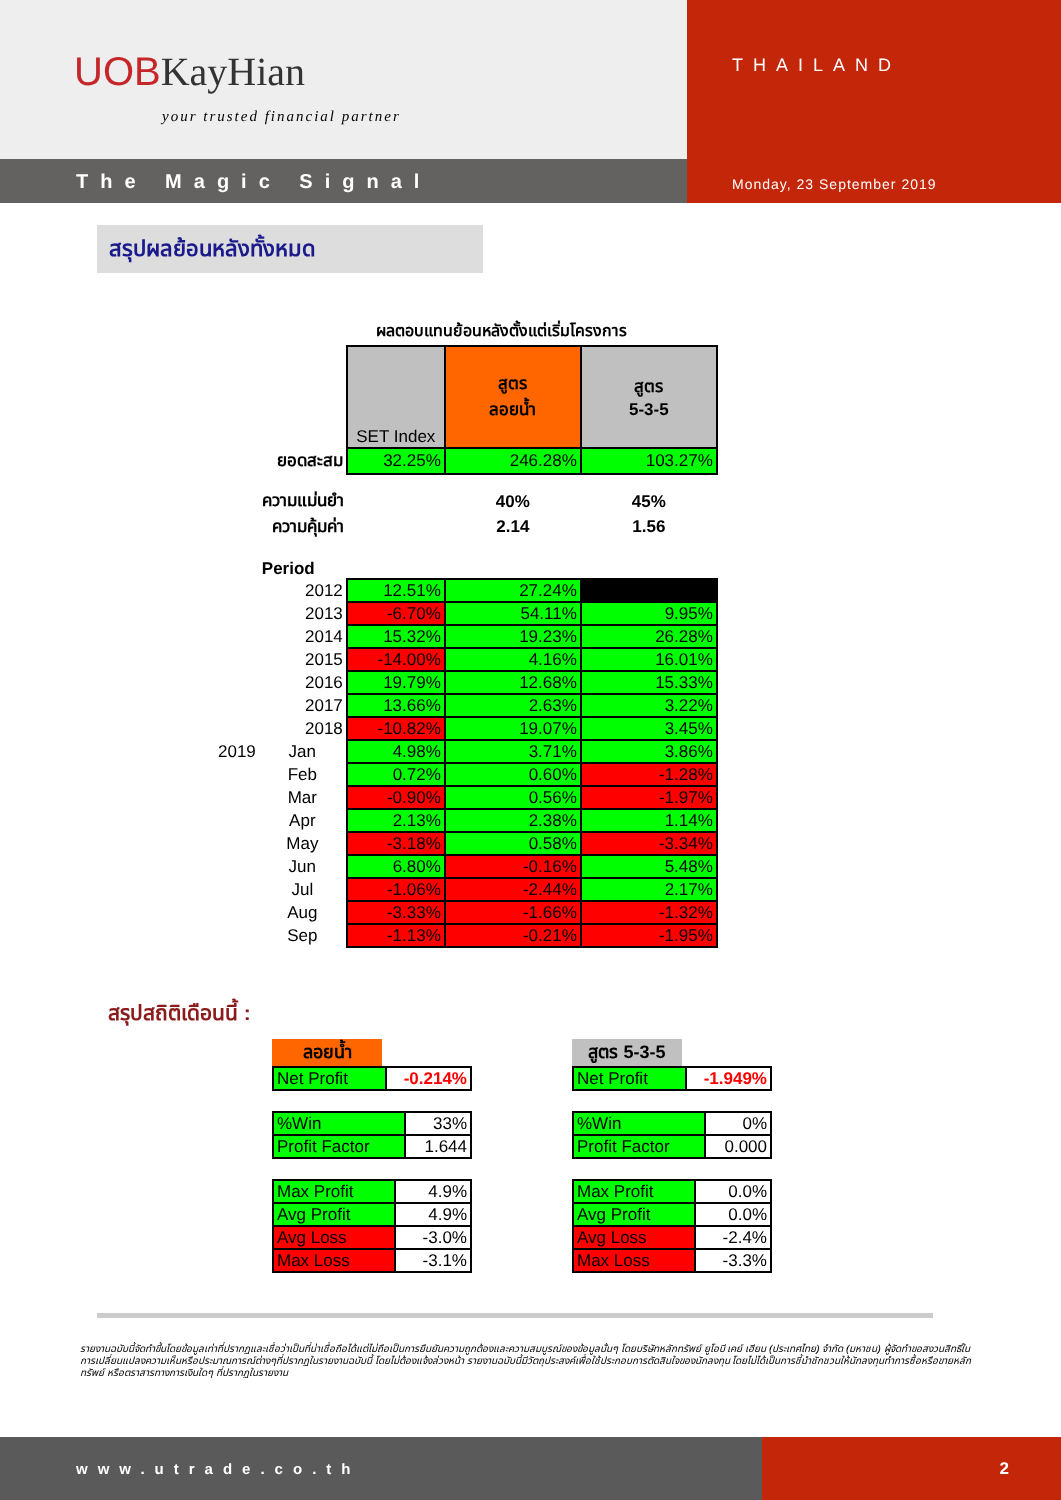UOBKayHian
your trusted financial partner
The Magic Signal
THAILAND
Monday, 23 September 2019
สรุปผลย้อนหลังทั้งหมด
ผลตอบแทนย้อนหลังตั้งแต่เริ่มโครงการ
| | | SET Index | สูตร ลอยน้ำ | สูตร 5-3-5 |
| | ยอดสะสม | 32.25% | 246.28% | 103.27% |
| | ความแม่นยำ | | 40% | 45% |
| | ความคุ้มค่า | | 2.14 | 1.56 |
| | Period | | | |
| | 2012 | 12.51% | 27.24% | |
| | 2013 | -6.70% | 54.11% | 9.95% |
| | 2014 | 15.32% | 19.23% | 26.28% |
| | 2015 | -14.00% | 4.16% | 16.01% |
| | 2016 | 19.79% | 12.68% | 15.33% |
| | 2017 | 13.66% | 2.63% | 3.22% |
| | 2018 | -10.82% | 19.07% | 3.45% |
| 2019 | Jan | 4.98% | 3.71% | 3.86% |
| | Feb | 0.72% | 0.60% | -1.28% |
| | Mar | -0.90% | 0.56% | -1.97% |
| | Apr | 2.13% | 2.38% | 1.14% |
| | May | -3.18% | 0.58% | -3.34% |
| | Jun | 6.80% | -0.16% | 5.48% |
| | Jul | -1.06% | -2.44% | 2.17% |
| | Aug | -3.33% | -1.66% | -1.32% |
| | Sep | -1.13% | -0.21% | -1.95% |
สรุปสถิติเดือนนี้ :
ลอยน้ำ
| Net Profit | -0.214% |
| %Win | 33% |
| Profit Factor | 1.644 |
| Max Profit | 4.9% |
| Avg Profit | 4.9% |
| Avg Loss | -3.0% |
| Max Loss | -3.1% |
สูตร 5-3-5
| Net Profit | -1.949% |
| %Win | 0% |
| Profit Factor | 0.000 |
| Max Profit | 0.0% |
| Avg Profit | 0.0% |
| Avg Loss | -2.4% |
| Max Loss | -3.3% |
รายงานฉบับนี้จัดทำขึ้นโดยข้อมูลเท่าที่ปรากฏและเชื่อว่าเป็นที่น่าเชื่อถือได้แต่ไม่ถือเป็นการยืนยันความถูกต้องและความสมบูรณ์ของข้อมูลนั้นๆ โดยบริษัทหลักทรัพย์ ยูโอบี เคย์ เฮียน (ประเทศไทย) จำกัด (มหาชน) ผู้จัดทำขอสงวนสิทธิ์ในการเปลี่ยนแปลงความเห็นหรือประมาณการณ์ต่างๆที่ปรากฏในรายงานฉบับนี้ โดยไม่ต้องแจ้งล่วงหน้า รายงานฉบับนี้มีวัตถุประสงค์เพื่อใช้ประกอบการตัดสินใจของนักลงทุน โดยไม่ได้เป็นการชี้นำชักชวนให้นักลงทุนทำการซื้อหรือขายหลักทรัพย์ หรือตราสารทางการเงินใดๆ ที่ปรากฏในรายงาน
www.utrade.co.th 2